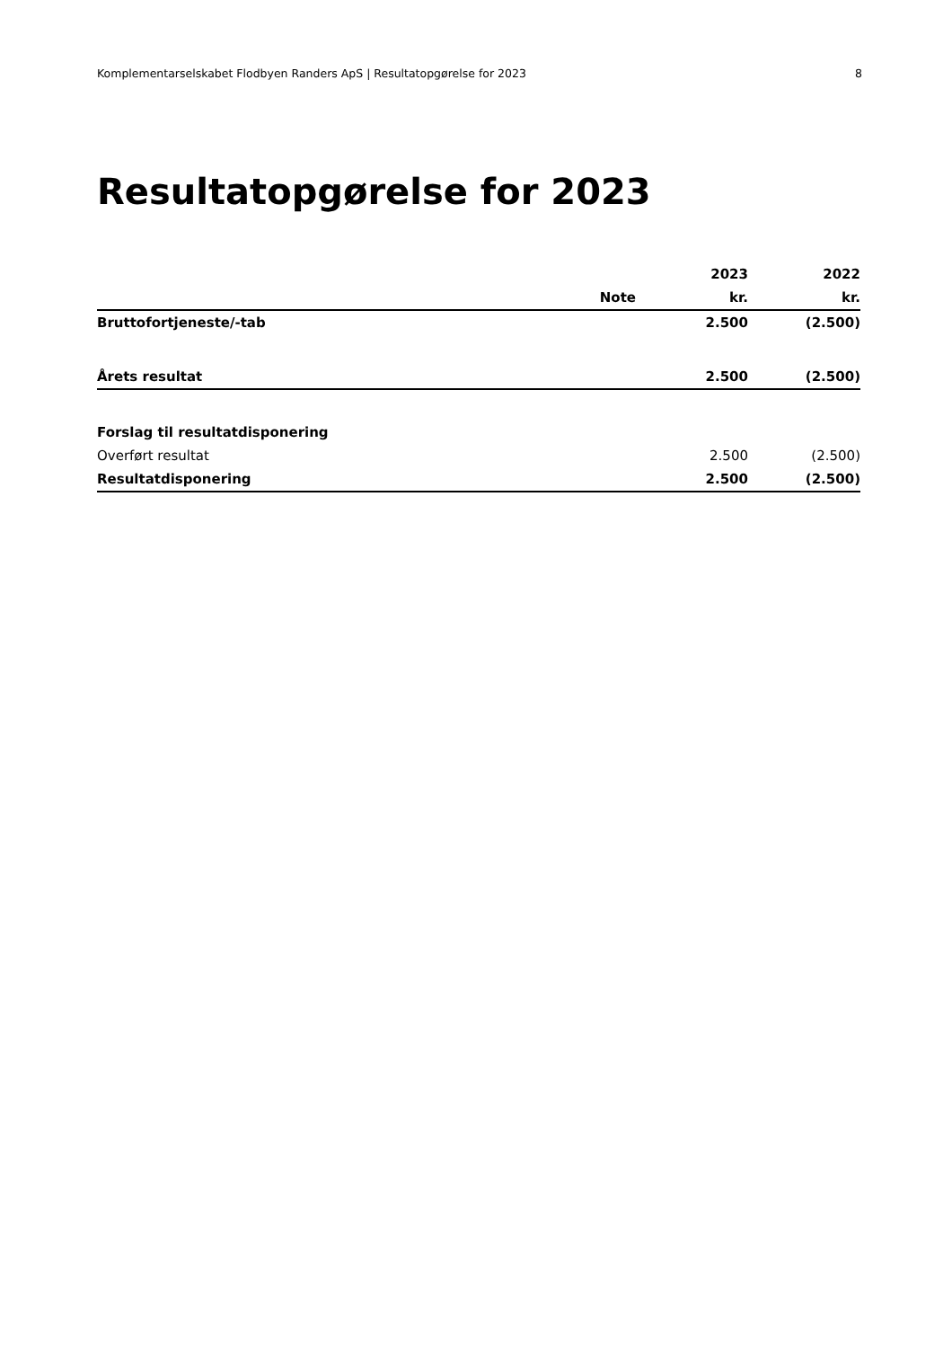Komplementarselskabet Flodbyen Randers ApS | Resultatopgørelse for 2023 8
Resultatopgørelse for 2023
| | | 2023 | 2022 |
| --- | --- | --- | --- |
| | Note | kr. | kr. |
| Bruttofortjeneste/-tab | | 2.500 | (2.500) |
| Årets resultat | | 2.500 | (2.500) |
| Forslag til resultatdisponering | | | |
| Overført resultat | | 2.500 | (2.500) |
| Resultatdisponering | | 2.500 | (2.500) |